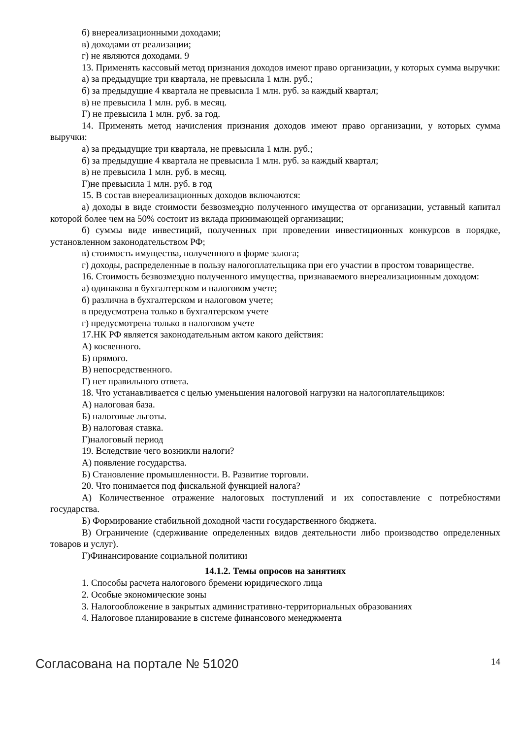б) внереализационными доходами;
в) доходами от реализации;
г) не являются доходами. 9
13. Применять кассовый метод признания доходов имеют право организации, у которых сумма выручки:
а) за предыдущие три квартала, не превысила 1 млн. руб.;
б) за предыдущие 4 квартала не превысила 1 млн. руб. за каждый квартал;
в) не превысила 1 млн. руб. в месяц.
Г) не превысила 1 млн. руб. за год.
14. Применять метод начисления признания доходов имеют право организации, у которых сумма выручки:
а) за предыдущие три квартала, не превысила 1 млн. руб.;
б) за предыдущие 4 квартала не превысила 1 млн. руб. за каждый квартал;
в) не превысила 1 млн. руб. в месяц.
Г)не превысила 1 млн. руб. в год
15. В состав внереализационных доходов включаются:
а) доходы в виде стоимости безвозмездно полученного имущества от организации, уставный капитал которой более чем на 50% состоит из вклада принимающей организации;
б) суммы виде инвестиций, полученных при проведении инвестиционных конкурсов в порядке, установленном законодательством РФ;
в) стоимость имущества, полученного в форме залога;
г) доходы, распределенные в пользу налогоплательщика при его участии в простом товариществе.
16. Стоимость безвозмездно полученного имущества, признаваемого внереализационным доходом:
а) одинакова в бухгалтерском и налоговом учете;
б) различна в бухгалтерском и налоговом учете;
в предусмотрена только в бухгалтерском учете
г) предусмотрена только в налоговом учете
17.НК РФ является законодательным актом какого действия:
А) косвенного.
Б) прямого.
В) непосредственного.
Г) нет правильного ответа.
18. Что устанавливается с целью уменьшения налоговой нагрузки на налогоплательщиков:
А) налоговая база.
Б) налоговые льготы.
В) налоговая ставка.
Г)налоговый период
19. Вследствие чего возникли налоги?
А) появление государства.
Б) Становление промышленности. В. Развитие торговли.
20. Что понимается под фискальной функцией налога?
А) Количественное отражение налоговых поступлений и их сопоставление с потребностями государства.
Б) Формирование стабильной доходной части государственного бюджета.
В) Ограничение (сдерживание определенных видов деятельности либо производство определенных товаров и услуг).
Г)Финансирование социальной политики
14.1.2. Темы опросов на занятиях
1. Способы расчета налогового бремени юридического лица
2. Особые экономические зоны
3. Налогообложение в закрытых административно-территориальных образованиях
4. Налоговое планирование в системе финансового менеджмента
Согласована на портале № 51020 14